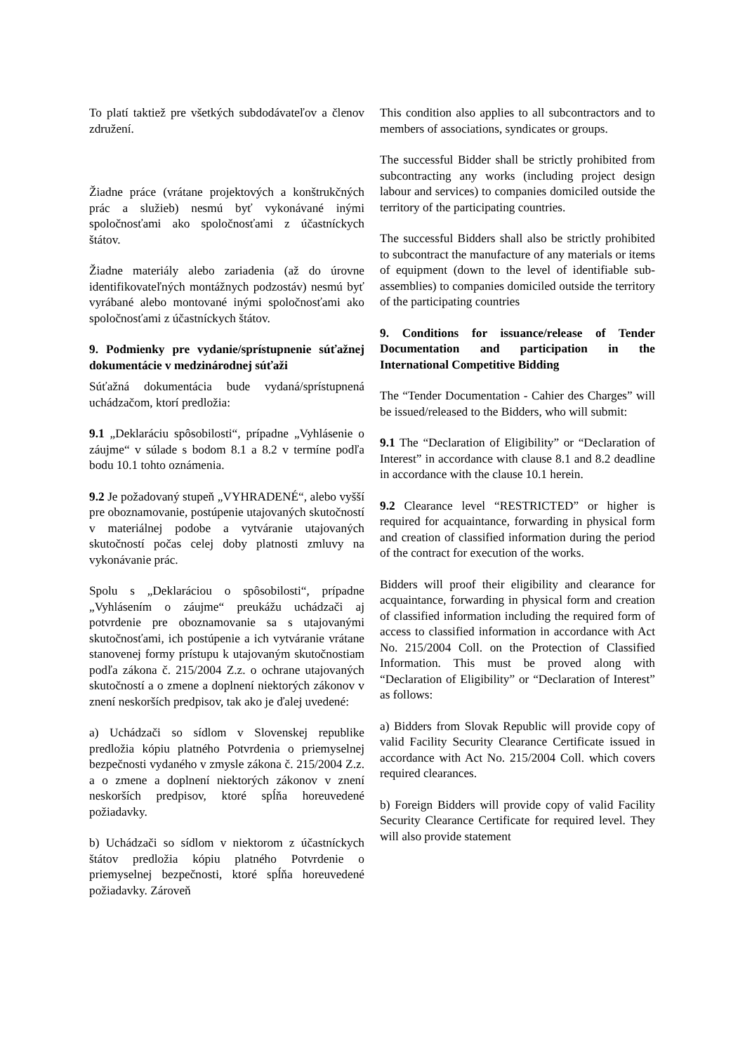To platí taktiež pre všetkých subdodávateľov a členov združení.
Žiadne práce (vrátane projektových a konštrukčných prác a služieb) nesmú byť vykonávané inými spoločnosťami ako spoločnosťami z účastníckych štátov.
Žiadne materiály alebo zariadenia (až do úrovne identifikovateľných montážnych podzostáv) nesmú byť vyrábané alebo montované inými spoločnosťami ako spoločnosťami z účastníckych štátov.
9. Podmienky pre vydanie/sprístupnenie súťažnej dokumentácie v medzinárodnej súťaži
Súťažná dokumentácia bude vydaná/sprístupnená uchádzačom, ktorí predložia:
9.1 „Deklaráciu spôsobilosti“, prípadne „Vyhlásenie o záujme“ v súlade s bodom 8.1 a 8.2 v termíne podľa bodu 10.1 tohto oznámenia.
9.2 Je požadovaný stupeň „VYHRADENÉ“, alebo vyšší pre oboznamovanie, postúpenie utajovaných skutočností v materiálnej podobe a vytváranie utajovaných skutočností počas celej doby platnosti zmluvy na vykonávanie prác.
Spolu s „Deklaráciou o spôsobilosti“, prípadne „Vyhlásením o záujme“ preukážu uchádzači aj potvrdenie pre oboznamovanie sa s utajovanými skutočnosťami, ich postúpenie a ich vytváranie vrátane stanovenej formy prístupu k utajovaným skutočnostiam podľa zákona č. 215/2004 Z.z. o ochrane utajovaných skutočností a o zmene a doplnení niektorých zákonov v znení neskorších predpisov, tak ako je ďalej uvedené:
a) Uchádzači so sídlom v Slovenskej republike predložia kópiu platného Potvrdenia o priemyselnej bezpečnosti vydaného v zmysle zákona č. 215/2004 Z.z. a o zmene a doplnení niektorých zákonov v znení neskorších predpisov, ktoré spĺňa horeuvedené požiadavky.
b) Uchádzači so sídlom v niektorom z účastníckych štátov predložia kópiu platného Potvrdenie o priemyselnej bezpečnosti, ktoré spĺňa horeuvedené požiadavky. Zároveň
This condition also applies to all subcontractors and to members of associations, syndicates or groups.
The successful Bidder shall be strictly prohibited from subcontracting any works (including project design labour and services) to companies domiciled outside the territory of the participating countries.
The successful Bidders shall also be strictly prohibited to subcontract the manufacture of any materials or items of equipment (down to the level of identifiable sub-assemblies) to companies domiciled outside the territory of the participating countries
9. Conditions for issuance/release of Tender Documentation and participation in the International Competitive Bidding
The “Tender Documentation - Cahier des Charges” will be issued/released to the Bidders, who will submit:
9.1 The “Declaration of Eligibility” or “Declaration of Interest” in accordance with clause 8.1 and 8.2 deadline in accordance with the clause 10.1 herein.
9.2 Clearance level “RESTRICTED” or higher is required for acquaintance, forwarding in physical form and creation of classified information during the period of the contract for execution of the works.
Bidders will proof their eligibility and clearance for acquaintance, forwarding in physical form and creation of classified information including the required form of access to classified information in accordance with Act No. 215/2004 Coll. on the Protection of Classified Information. This must be proved along with “Declaration of Eligibility” or “Declaration of Interest” as follows:
a) Bidders from Slovak Republic will provide copy of valid Facility Security Clearance Certificate issued in accordance with Act No. 215/2004 Coll. which covers required clearances.
b) Foreign Bidders will provide copy of valid Facility Security Clearance Certificate for required level. They will also provide statement